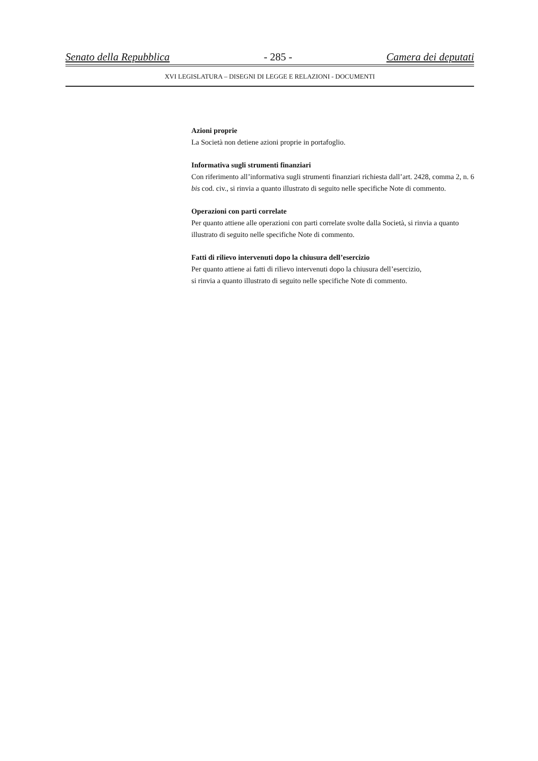Senato della Repubblica - 285 - Camera dei deputati
XVI LEGISLATURA – DISEGNI DI LEGGE E RELAZIONI - DOCUMENTI
Azioni proprie
La Società non detiene azioni proprie in portafoglio.
Informativa sugli strumenti finanziari
Con riferimento all’informativa sugli strumenti finanziari richiesta dall’art. 2428, comma 2, n. 6 bis cod. civ., si rinvia a quanto illustrato di seguito nelle specifiche Note di commento.
Operazioni con parti correlate
Per quanto attiene alle operazioni con parti correlate svolte dalla Società, si rinvia a quanto illustrato di seguito nelle specifiche Note di commento.
Fatti di rilievo intervenuti dopo la chiusura dell’esercizio
Per quanto attiene ai fatti di rilievo intervenuti dopo la chiusura dell’esercizio,
si rinvia a quanto illustrato di seguito nelle specifiche Note di commento.